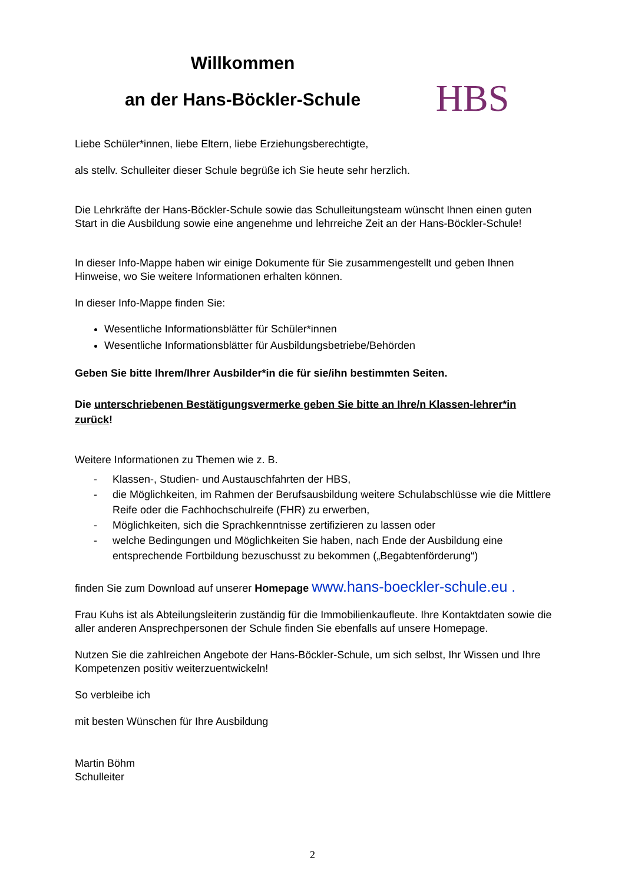Willkommen
an der Hans-Böckler-Schule
HBS
Liebe Schüler*innen, liebe Eltern, liebe Erziehungsberechtigte,
als stellv. Schulleiter dieser Schule begrüße ich Sie heute sehr herzlich.
Die Lehrkräfte der Hans-Böckler-Schule sowie das Schulleitungsteam wünscht Ihnen einen guten Start in die Ausbildung sowie eine angenehme und lehrreiche Zeit an der Hans-Böckler-Schule!
In dieser Info-Mappe haben wir einige Dokumente für Sie zusammengestellt und geben Ihnen Hinweise, wo Sie weitere Informationen erhalten können.
In dieser Info-Mappe finden Sie:
Wesentliche Informationsblätter für Schüler*innen
Wesentliche Informationsblätter für Ausbildungsbetriebe/Behörden
Geben Sie bitte Ihrem/Ihrer Ausbilder*in die für sie/ihn bestimmten Seiten.
Die unterschriebenen Bestätigungsvermerke geben Sie bitte an Ihre/n Klassen-lehrer*in zurück!
Weitere Informationen zu Themen wie z. B.
- Klassen-, Studien- und Austauschfahrten der HBS,
- die Möglichkeiten, im Rahmen der Berufsausbildung weitere Schulabschlüsse wie die Mittlere Reife oder die Fachhochschulreife (FHR) zu erwerben,
- Möglichkeiten, sich die Sprachkenntnisse zertifizieren zu lassen oder
- welche Bedingungen und Möglichkeiten Sie haben, nach Ende der Ausbildung eine entsprechende Fortbildung bezuschusst zu bekommen („Begabtenförderung“)
finden Sie zum Download auf unserer Homepage www.hans-boeckler-schule.eu .
Frau Kuhs ist als Abteilungsleiterin zuständig für die Immobilienkaufleute. Ihre Kontaktdaten sowie die aller anderen Ansprechpersonen der Schule finden Sie ebenfalls auf unsere Homepage.
Nutzen Sie die zahlreichen Angebote der Hans-Böckler-Schule, um sich selbst, Ihr Wissen und Ihre Kompetenzen positiv weiterzuentwickeln!
So verbleibe ich
mit besten Wünschen für Ihre Ausbildung
Martin Böhm
Schulleiter
2